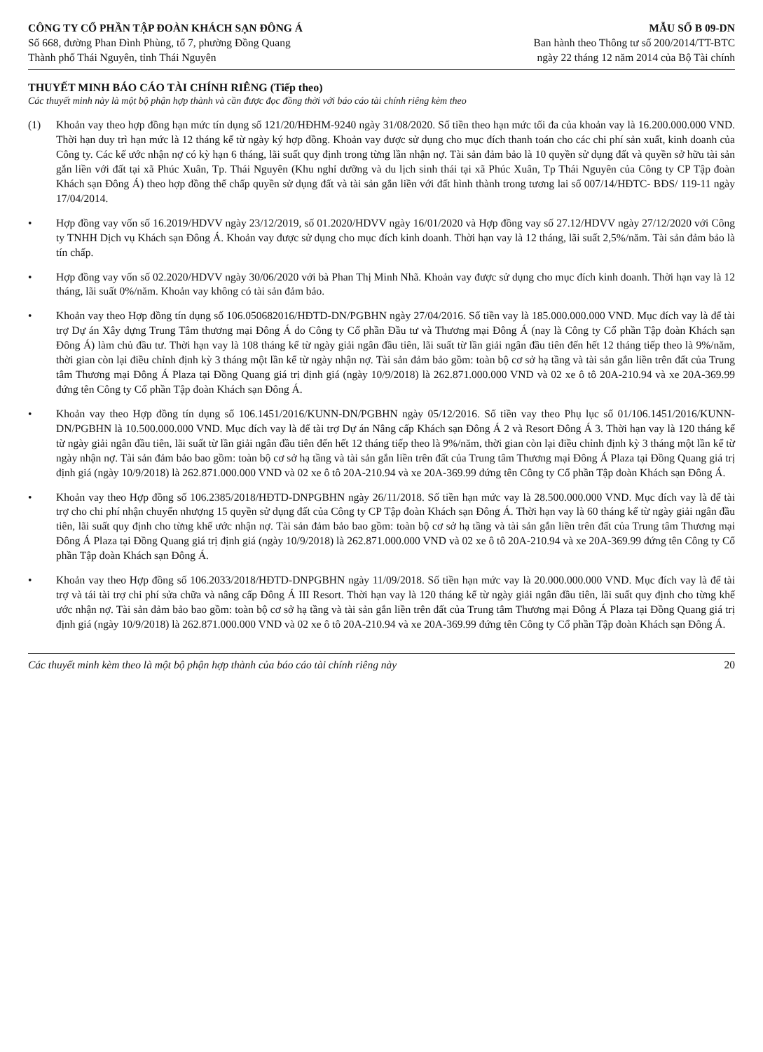CÔNG TY CỔ PHẦN TẬP ĐOÀN KHÁCH SẠN ĐÔNG Á
Số 668, đường Phan Đình Phùng, tổ 7, phường Đồng Quang
Thành phố Thái Nguyên, tỉnh Thái Nguyên
MẪU SỐ B 09-DN
Ban hành theo Thông tư số 200/2014/TT-BTC
ngày 22 tháng 12 năm 2014 của Bộ Tài chính
THUYẾT MINH BÁO CÁO TÀI CHÍNH RIÊNG (Tiếp theo)
Các thuyết minh này là một bộ phận hợp thành và cần được đọc đồng thời với báo cáo tài chính riêng kèm theo
(1) Khoản vay theo hợp đồng hạn mức tín dụng số 121/20/HĐHM-9240 ngày 31/08/2020. Số tiền theo hạn mức tối đa của khoản vay là 16.200.000.000 VND. Thời hạn duy trì hạn mức là 12 tháng kể từ ngày ký hợp đồng. Khoản vay được sử dụng cho mục đích thanh toán cho các chi phí sản xuất, kinh doanh của Công ty. Các kế ước nhận nợ có kỳ hạn 6 tháng, lãi suất quy định trong từng lần nhận nợ. Tài sản đảm bảo là 10 quyền sử dụng đất và quyền sở hữu tài sản gắn liền với đất tại xã Phúc Xuân, Tp. Thái Nguyên (Khu nghỉ dưỡng và du lịch sinh thái tại xã Phúc Xuân, Tp Thái Nguyên của Công ty CP Tập đoàn Khách sạn Đông Á) theo hợp đồng thế chấp quyền sử dụng đất và tài sản gắn liền với đất hình thành trong tương lai số 007/14/HĐTC- BĐS/ 119-11 ngày 17/04/2014.
• Hợp đồng vay vốn số 16.2019/HDVV ngày 23/12/2019, số 01.2020/HDVV ngày 16/01/2020 và Hợp đồng vay số 27.12/HDVV ngày 27/12/2020 với Công ty TNHH Dịch vụ Khách sạn Đông Á. Khoản vay được sử dụng cho mục đích kinh doanh. Thời hạn vay là 12 tháng, lãi suất 2,5%/năm. Tài sản đảm bảo là tín chấp.
• Hợp đồng vay vốn số 02.2020/HDVV ngày 30/06/2020 với bà Phan Thị Minh Nhã. Khoản vay được sử dụng cho mục đích kinh doanh. Thời hạn vay là 12 tháng, lãi suất 0%/năm. Khoản vay không có tài sản đảm bảo.
• Khoản vay theo Hợp đồng tín dụng số 106.05068​2016/HĐTD-DN/PGBHN ngày 27/04/2016. Số tiền vay là 185.000.000.000 VND. Mục đích vay là để tài trợ Dự án Xây dựng Trung Tâm thương mại Đông Á do Công ty Cổ phần Đầu tư và Thương mại Đông Á (nay là Công ty Cổ phần Tập đoàn Khách sạn Đông Á) làm chủ đầu tư. Thời hạn vay là 108 tháng kể từ ngày giải ngân đầu tiên, lãi suất từ lần giải ngân đầu tiên đến hết 12 tháng tiếp theo là 9%/năm, thời gian còn lại điều chỉnh định kỳ 3 tháng một lần kể từ ngày nhận nợ. Tài sản đảm bảo gồm: toàn bộ cơ sở hạ tầng và tài sản gắn liền trên đất của Trung tâm Thương mại Đông Á Plaza tại Đồng Quang giá trị định giá (ngày 10/9/2018) là 262.871.000.000 VND và 02 xe ô tô 20A-210.94 và xe 20A-369.99 đứng tên Công ty Cổ phần Tập đoàn Khách sạn Đông Á.
• Khoản vay theo Hợp đồng tín dụng số 106.1451/2016/KUNN-DN/PGBHN ngày 05/12/2016. Số tiền vay theo Phụ lục số 01/106.1451/2016/KUNN-DN/PGBHN là 10.500.000.000 VND. Mục đích vay là để tài trợ Dự án Nâng cấp Khách sạn Đông Á 2 và Resort Đông Á 3. Thời hạn vay là 120 tháng kể từ ngày giải ngân đầu tiên, lãi suất từ lần giải ngân đầu tiên đến hết 12 tháng tiếp theo là 9%/năm, thời gian còn lại điều chỉnh định kỳ 3 tháng một lần kể từ ngày nhận nợ. Tài sản đảm bảo bao gồm: toàn bộ cơ sở hạ tầng và tài sản gắn liền trên đất của Trung tâm Thương mại Đông Á Plaza tại Đồng Quang giá trị định giá (ngày 10/9/2018) là 262.871.000.000 VND và 02 xe ô tô 20A-210.94 và xe 20A-369.99 đứng tên Công ty Cổ phần Tập đoàn Khách sạn Đông Á.
• Khoản vay theo Hợp đồng số 106.2385/2018/HĐTD-DNPGBHN ngày 26/11/2018. Số tiền hạn mức vay là 28.500.000.000 VND. Mục đích vay là để tài trợ cho chi phí nhận chuyển nhượng 15 quyền sử dụng đất của Công ty CP Tập đoàn Khách sạn Đông Á. Thời hạn vay là 60 tháng kể từ ngày giải ngân đầu tiên, lãi suất quy định cho từng khế ước nhận nợ. Tài sản đảm bảo bao gồm: toàn bộ cơ sở hạ tầng và tài sản gắn liền trên đất của Trung tâm Thương mại Đông Á Plaza tại Đồng Quang giá trị định giá (ngày 10/9/2018) là 262.871.000.000 VND và 02 xe ô tô 20A-210.94 và xe 20A-369.99 đứng tên Công ty Cổ phần Tập đoàn Khách sạn Đông Á.
• Khoản vay theo Hợp đồng số 106.2033/2018/HĐTD-DNPGBHN ngày 11/09/2018. Số tiền hạn mức vay là 20.000.000.000 VND. Mục đích vay là để tài trợ và tái tài trợ chi phí sửa chữa và nâng cấp Đông Á III Resort. Thời hạn vay là 120 tháng kể từ ngày giải ngân đầu tiên, lãi suất quy định cho từng khế ước nhận nợ. Tài sản đảm bảo bao gồm: toàn bộ cơ sở hạ tầng và tài sản gắn liền trên đất của Trung tâm Thương mại Đông Á Plaza tại Đồng Quang giá trị định giá (ngày 10/9/2018) là 262.871.000.000 VND và 02 xe ô tô 20A-210.94 và xe 20A-369.99 đứng tên Công ty Cổ phần Tập đoàn Khách sạn Đông Á.
Các thuyết minh kèm theo là một bộ phận hợp thành của báo cáo tài chính riêng này 20